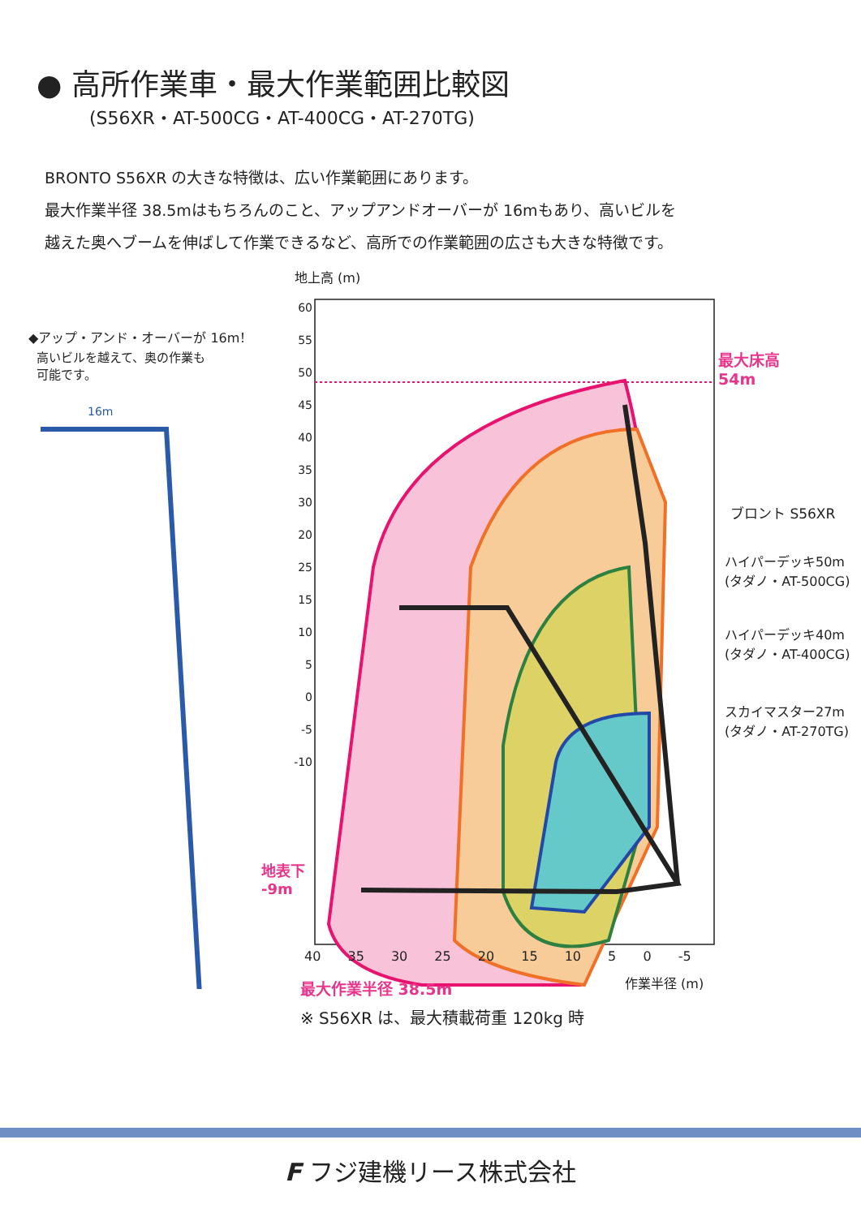● 高所作業車・最大作業範囲比較図
(S56XR・AT-500CG・AT-400CG・AT-270TG)
BRONTO S56XR の大きな特徴は、広い作業範囲にあります。
最大作業半径 38.5mはもちろんのこと、アップアンドオーバーが 16mもあり、高いビルを
越えた奥へブームを伸ばして作業できるなど、高所での作業範囲の広さも大きな特徴です。
◆アップ・アンド・オーバーが 16m！
高いビルを越えて、奥の作業も
可能です。
16m
地上高 (m)
最大床高
54m
ブロント S56XR
ハイパーデッキ50m
(タダノ・AT-500CG)
ハイパーデッキ40m
(タダノ・AT-400CG)
スカイマスター27m
(タダノ・AT-270TG)
60
55
50
45
40
35
30
20
25
15
10
5
0
-5
-10
40 35 30 25 20 15 10 5 0 -5
地表下
-9m
作業半径 (m)
最大作業半径 38.5m
※ S56XR は、最大積載荷重 120kg 時
F フジ建機リース株式会社